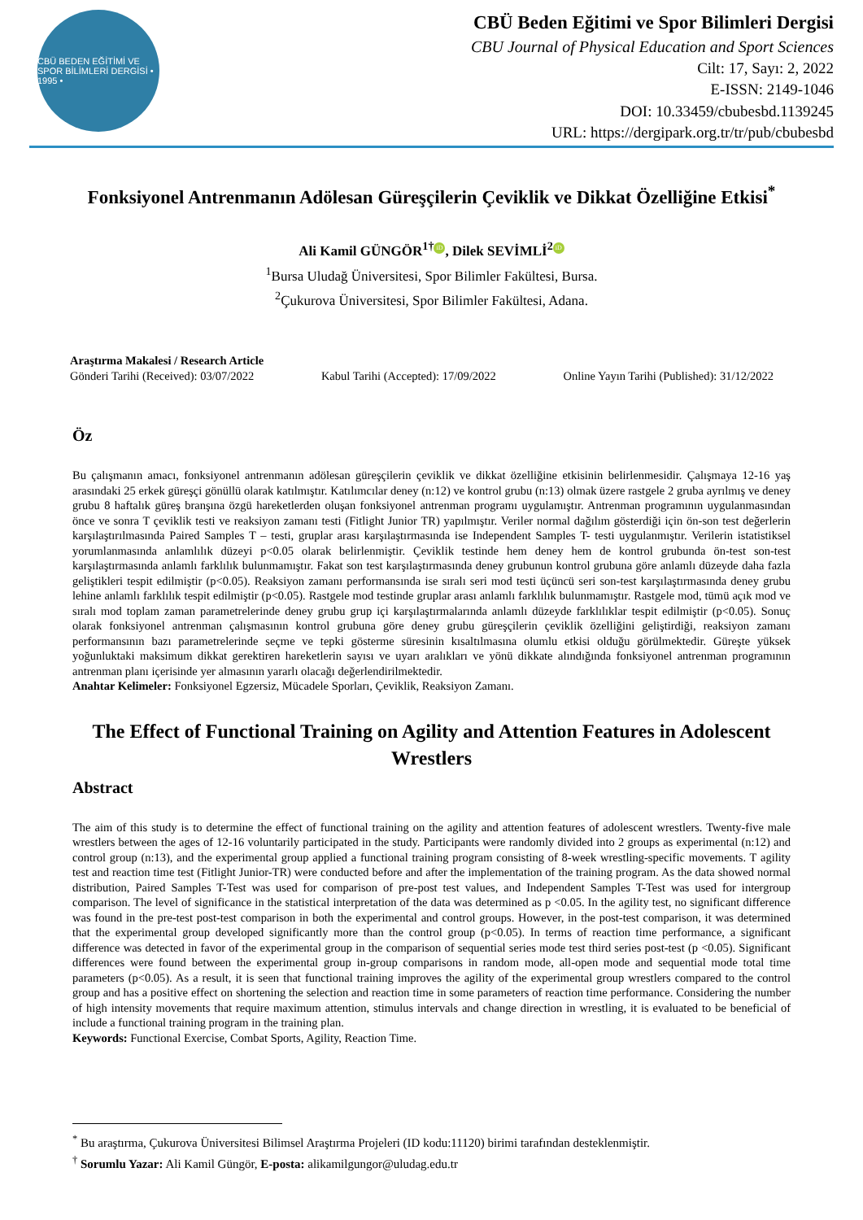CBÜ BEDEN EĞİTİMİ VE SPOR BİLİMLERİ DERGİSİ • 1995 •
CBÜ Beden Eğitimi ve Spor Bilimleri Dergisi
CBU Journal of Physical Education and Sport Sciences
Cilt: 17, Sayı: 2, 2022
E-ISSN: 2149-1046
DOI: 10.33459/cbubesbd.1139245
URL: https://dergipark.org.tr/tr/pub/cbubesbd
Fonksiyonel Antrenmanın Adölesan Güreşçilerin Çeviklik ve Dikkat Özelliğine Etkisi<sup>*</sup>
Ali Kamil GÜNGÖR<sup>1†</sup> iD, Dilek SEVİMLİ<sup>2</sup> iD
<sup>1</sup> Bursa Uludağ Üniversitesi, Spor Bilimler Fakültesi, Bursa.
<sup>2</sup> Çukurova Üniversitesi, Spor Bilimler Fakültesi, Adana.
Araştırma Makalesi / Research Article
Gönderi Tarihi (Received): 03/07/2022 Kabul Tarihi (Accepted): 17/09/2022 Online Yayın Tarihi (Published): 31/12/2022
Öz
Bu çalışmanın amacı, fonksiyonel antrenmanın adölesan güreşçilerin çeviklik ve dikkat özelliğine etkisinin belirlenmesidir. Çalışmaya 12-16 yaş arasındaki 25 erkek güreşçi gönüllü olarak katılmıştır. Katılımcılar deney (n:12) ve kontrol grubu (n:13) olmak üzere rastgele 2 gruba ayrılmış ve deney grubu 8 haftalık güreş branşına özgü hareketlerden oluşan fonksiyonel antrenman programı uygulamıştır. Antrenman programının uygulanmasından önce ve sonra T çeviklik testi ve reaksiyon zamanı testi (Fitlight Junior TR) yapılmıştır. Veriler normal dağılım gösterdiği için ön-son test değerlerin karşılaştırılmasında Paired Samples T – testi, gruplar arası karşılaştırmasında ise Independent Samples T- testi uygulanmıştır. Verilerin istatistiksel yorumlanmasında anlamlılık düzeyi p<0.05 olarak belirlenmiştir. Çeviklik testinde hem deney hem de kontrol grubunda ön-test son-test karşılaştırmasında anlamlı farklılık bulunmamıştır. Fakat son test karşılaştırmasında deney grubunun kontrol grubuna göre anlamlı düzeyde daha fazla geliştikleri tespit edilmiştir (p<0.05). Reaksiyon zamanı performansında ise sıralı seri mod testi üçüncü seri son-test karşılaştırmasında deney grubu lehine anlamlı farklılık tespit edilmiştir (p<0.05). Rastgele mod testinde gruplar arası anlamlı farklılık bulunmamıştır. Rastgele mod, tümü açık mod ve sıralı mod toplam zaman parametrelerinde deney grubu grup içi karşılaştırmalarında anlamlı düzeyde farklılıklar tespit edilmiştir (p<0.05). Sonuç olarak fonksiyonel antrenman çalışmasının kontrol grubuna göre deney grubu güreşçilerin çeviklik özelliğini geliştirdiği, reaksiyon zamanı performansının bazı parametrelerinde seçme ve tepki gösterme süresinin kısaltılmasına olumlu etkisi olduğu görülmektedir. Güreşte yüksek yoğunluktaki maksimum dikkat gerektiren hareketlerin sayısı ve uyarı aralıkları ve yönü dikkate alındığında fonksiyonel antrenman programının antrenman planı içerisinde yer almasının yararlı olacağı değerlendirilmektedir.
Anahtar Kelimeler: Fonksiyonel Egzersiz, Mücadele Sporları, Çeviklik, Reaksiyon Zamanı.
The Effect of Functional Training on Agility and Attention Features in Adolescent Wrestlers
Abstract
The aim of this study is to determine the effect of functional training on the agility and attention features of adolescent wrestlers. Twenty-five male wrestlers between the ages of 12-16 voluntarily participated in the study. Participants were randomly divided into 2 groups as experimental (n:12) and control group (n:13), and the experimental group applied a functional training program consisting of 8-week wrestling-specific movements. T agility test and reaction time test (Fitlight Junior-TR) were conducted before and after the implementation of the training program. As the data showed normal distribution, Paired Samples T-Test was used for comparison of pre-post test values, and Independent Samples T-Test was used for intergroup comparison. The level of significance in the statistical interpretation of the data was determined as p <0.05. In the agility test, no significant difference was found in the pre-test post-test comparison in both the experimental and control groups. However, in the post-test comparison, it was determined that the experimental group developed significantly more than the control group (p<0.05). In terms of reaction time performance, a significant difference was detected in favor of the experimental group in the comparison of sequential series mode test third series post-test (p <0.05). Significant differences were found between the experimental group in-group comparisons in random mode, all-open mode and sequential mode total time parameters (p<0.05). As a result, it is seen that functional training improves the agility of the experimental group wrestlers compared to the control group and has a positive effect on shortening the selection and reaction time in some parameters of reaction time performance. Considering the number of high intensity movements that require maximum attention, stimulus intervals and change direction in wrestling, it is evaluated to be beneficial of include a functional training program in the training plan.
Keywords: Functional Exercise, Combat Sports, Agility, Reaction Time.
<sup>*</sup> Bu araştırma, Çukurova Üniversitesi Bilimsel Araştırma Projeleri (ID kodu:11120) birimi tarafından desteklenmiştir.
<sup>†</sup> Sorumlu Yazar: Ali Kamil Güngör, E-posta: alikamilgungor@uludag.edu.tr